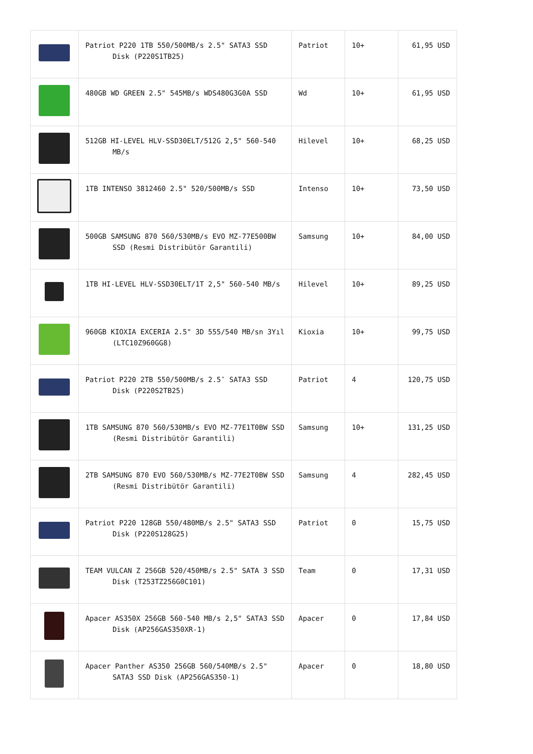| | Patriot P220 1TB 550/500MB/s 2.5" SATA3 SSD Disk (P220S1TB25) | Patriot | 10+ | 61,95 USD |
| | 480GB WD GREEN 2.5" 545MB/s WDS480G3G0A SSD | Wd | 10+ | 61,95 USD |
| | 512GB HI-LEVEL HLV-SSD30ELT/512G 2,5" 560-540 MB/s | Hilevel | 10+ | 68,25 USD |
| | 1TB INTENSO 3812460 2.5" 520/500MB/s SSD | Intenso | 10+ | 73,50 USD |
| | 500GB SAMSUNG 870 560/530MB/s EVO MZ-77E500BW SSD (Resmi Distribütör Garantili) | Samsung | 10+ | 84,00 USD |
| | 1TB HI-LEVEL HLV-SSD30ELT/1T 2,5" 560-540 MB/s | Hilevel | 10+ | 89,25 USD |
| | 960GB KIOXIA EXCERIA 2.5" 3D 555/540 MB/sn 3Yıl (LTC10Z960GG8) | Kioxia | 10+ | 99,75 USD |
| | Patriot P220 2TB 550/500MB/s 2.5″ SATA3 SSD Disk (P220S2TB25) | Patriot | 4 | 120,75 USD |
| | 1TB SAMSUNG 870 560/530MB/s EVO MZ-77E1T0BW SSD (Resmi Distribütör Garantili) | Samsung | 10+ | 131,25 USD |
| | 2TB SAMSUNG 870 EVO 560/530MB/s MZ-77E2T0BW SSD (Resmi Distribütör Garantili) | Samsung | 4 | 282,45 USD |
| | Patriot P220 128GB 550/480MB/s 2.5" SATA3 SSD Disk (P220S128G25) | Patriot | 0 | 15,75 USD |
| | TEAM VULCAN Z 256GB 520/450MB/s 2.5" SATA 3 SSD Disk (T253TZ256G0C101) | Team | 0 | 17,31 USD |
| | Apacer AS350X 256GB 560-540 MB/s 2,5" SATA3 SSD Disk (AP256GAS350XR-1) | Apacer | 0 | 17,84 USD |
| | Apacer Panther AS350 256GB 560/540MB/s 2.5" SATA3 SSD Disk (AP256GAS350-1) | Apacer | 0 | 18,80 USD |